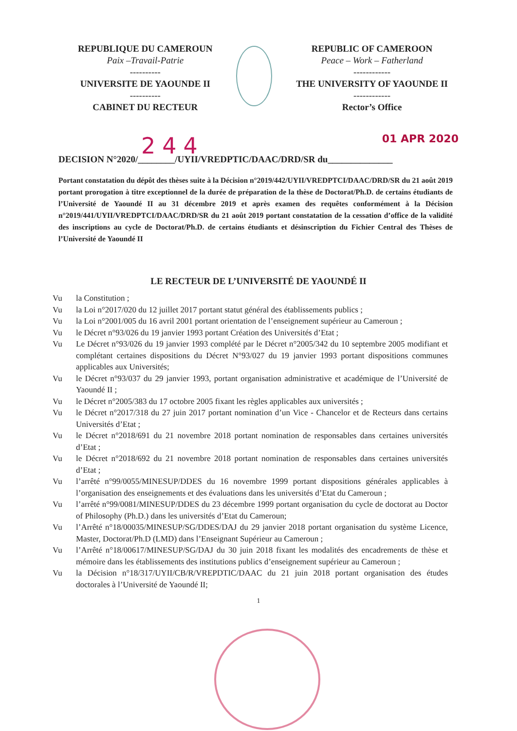REPUBLIQUE DU CAMEROUN
Paix –Travail-Patrie
----------
UNIVERSITE DE YAOUNDE II
----------
CABINET DU RECTEUR
REPUBLIC OF CAMEROON
Peace – Work – Fatherland
------------
THE UNIVERSITY OF YAOUNDE II
------------
Rector’s Office
244 01 APR 2020
DECISION N°2020/________/UYII/VREDPTIC/DAAC/DRD/SR du______________
Portant constatation du dépôt des thèses suite à la Décision n°2019/442/UYII/VREDPTCI/DAAC/DRD/SR du 21 août 2019 portant prorogation à titre exceptionnel de la durée de préparation de la thèse de Doctorat/Ph.D. de certains étudiants de l’Université de Yaoundé II au 31 décembre 2019 et après examen des requêtes conformément à la Décision n°2019/441/UYII/VREDPTCI/DAAC/DRD/SR du 21 août 2019 portant constatation de la cessation d’office de la validité des inscriptions au cycle de Doctorat/Ph.D. de certains étudiants et désinscription du Fichier Central des Thèses de l’Université de Yaoundé II
LE RECTEUR DE L’UNIVERSITÉ DE YAOUNDÉ II
Vu la Constitution ;
Vu la Loi n°2017/020 du 12 juillet 2017 portant statut général des établissements publics ;
Vu la Loi n°2001/005 du 16 avril 2001 portant orientation de l’enseignement supérieur au Cameroun ;
Vu le Décret n°93/026 du 19 janvier 1993 portant Création des Universités d’Etat ;
Vu Le Décret n°93/026 du 19 janvier 1993 complété par le Décret n°2005/342 du 10 septembre 2005 modifiant et complétant certaines dispositions du Décret N°93/027 du 19 janvier 1993 portant dispositions communes applicables aux Universités;
Vu le Décret n°93/037 du 29 janvier 1993, portant organisation administrative et académique de l’Université de Yaoundé II ;
Vu le Décret n°2005/383 du 17 octobre 2005 fixant les règles applicables aux universités ;
Vu le Décret n°2017/318 du 27 juin 2017 portant nomination d’un Vice - Chancelor et de Recteurs dans certains Universités d’Etat ;
Vu le Décret n°2018/691 du 21 novembre 2018 portant nomination de responsables dans certaines universités d’Etat ;
Vu le Décret n°2018/692 du 21 novembre 2018 portant nomination de responsables dans certaines universités d’Etat ;
Vu l’arrêté n°99/0055/MINESUP/DDES du 16 novembre 1999 portant dispositions générales applicables à l’organisation des enseignements et des évaluations dans les universités d’Etat du Cameroun ;
Vu l’arrêté n°99/0081/MINESUP/DDES du 23 décembre 1999 portant organisation du cycle de doctorat au Doctor of Philosophy (Ph.D.) dans les universités d’Etat du Cameroun;
Vu l’Arrêté n°18/00035/MINESUP/SG/DDES/DAJ du 29 janvier 2018 portant organisation du système Licence, Master, Doctorat/Ph.D (LMD) dans l’Enseignant Supérieur au Cameroun ;
Vu l’Arrêté n°18/00617/MINESUP/SG/DAJ du 30 juin 2018 fixant les modalités des encadrements de thèse et mémoire dans les établissements des institutions publics d’enseignement supérieur au Cameroun ;
Vu la Décision n°18/317/UYII/CB/R/VREPDTIC/DAAC du 21 juin 2018 portant organisation des études doctorales à l’Université de Yaoundé II;
1